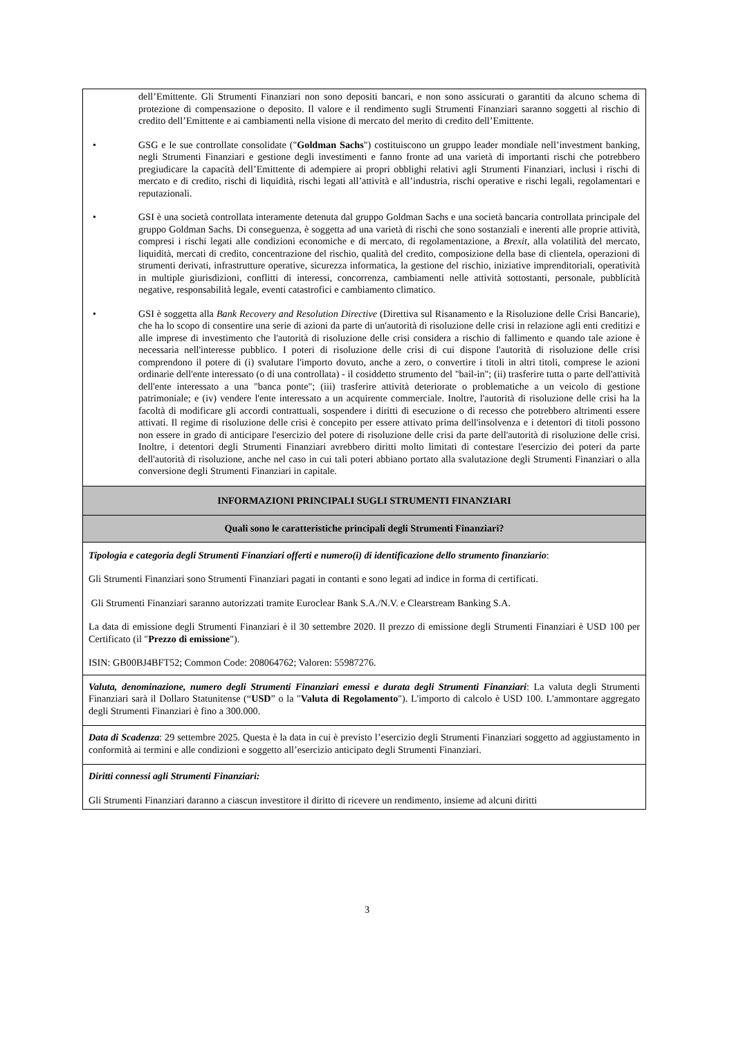| dell’Emittente. Gli Strumenti Finanziari non sono depositi bancari, e non sono assicurati o garantiti da alcuno schema di protezione di compensazione o deposito. Il valore e il rendimento sugli Strumenti Finanziari saranno soggetti al rischio di credito dell’Emittente e ai cambiamenti nella visione di mercato del merito di credito dell’Emittente. • GSG e le sue controllate consolidate (" Goldman Sachs ") costituiscono un gruppo leader mondiale nell’investment banking, negli Strumenti Finanziari e gestione degli investimenti e fanno fronte ad una varietà di importanti rischi che potrebbero pregiudicare la capacità dell’Emittente di adempiere ai propri obblighi relativi agli Strumenti Finanziari, inclusi i rischi di mercato e di credito, rischi di liquidità, rischi legati all’attività e all’industria, rischi operative e rischi legali, regolamentari e reputazionali. • GSI è una società controllata interamente detenuta dal gruppo Goldman Sachs e una società bancaria controllata principale del gruppo Goldman Sachs. Di conseguenza, è soggetta ad una varietà di rischi che sono sostanziali e inerenti alle proprie attività, compresi i rischi legati alle condizioni economiche e di mercato, di regolamentazione, a Brexit , alla volatilità del mercato, liquidità, mercati di credito, concentrazione del rischio, qualità del credito, composizione della base di clientela, operazioni di strumenti derivati, infrastrutture operative, sicurezza informatica, la gestione del rischio, iniziative imprenditoriali, operatività in multiple giurisdizioni, conflitti di interessi, concorrenza, cambiamenti nelle attività sottostanti, personale, pubblicità negative, responsabilità legale, eventi catastrofici e cambiamento climatico. • GSI è soggetta alla Bank Recovery and Resolution Directive (Direttiva sul Risanamento e la Risoluzione delle Crisi Bancarie), che ha lo scopo di consentire una serie di azioni da parte di un'autorità di risoluzione delle crisi in relazione agli enti creditizi e alle imprese di investimento che l'autorità di risoluzione delle crisi considera a rischio di fallimento e quando tale azione è necessaria nell'interesse pubblico. I poteri di risoluzione delle crisi di cui dispone l'autorità di risoluzione delle crisi comprendono il potere di (i) svalutare l'importo dovuto, anche a zero, o convertire i titoli in altri titoli, comprese le azioni ordinarie dell'ente interessato (o di una controllata) - il cosiddetto strumento del "bail-in"; (ii) trasferire tutta o parte dell'attività dell'ente interessato a una "banca ponte"; (iii) trasferire attività deteriorate o problematiche a un veicolo di gestione patrimoniale; e (iv) vendere l'ente interessato a un acquirente commerciale. Inoltre, l'autorità di risoluzione delle crisi ha la facoltà di modificare gli accordi contrattuali, sospendere i diritti di esecuzione o di recesso che potrebbero altrimenti essere attivati. Il regime di risoluzione delle crisi è concepito per essere attivato prima dell'insolvenza e i detentori di titoli possono non essere in grado di anticipare l'esercizio del potere di risoluzione delle crisi da parte dell'autorità di risoluzione delle crisi. Inoltre, i detentori degli Strumenti Finanziari avrebbero diritti molto limitati di contestare l'esercizio dei poteri da parte dell'autorità di risoluzione, anche nel caso in cui tali poteri abbiano portato alla svalutazione degli Strumenti Finanziari o alla conversione degli Strumenti Finanziari in capitale. |
| INFORMAZIONI PRINCIPALI SUGLI STRUMENTI FINANZIARI |
| Quali sono le caratteristiche principali degli Strumenti Finanziari? |
| Tipologia e categoria degli Strumenti Finanziari offerti e numero(i) di identificazione dello strumento finanziario : Gli Strumenti Finanziari sono Strumenti Finanziari pagati in contanti e sono legati ad indice in forma di certificati. Gli Strumenti Finanziari saranno autorizzati tramite Euroclear Bank S.A./N.V. e Clearstream Banking S.A. La data di emissione degli Strumenti Finanziari è il 30 settembre 2020. Il prezzo di emissione degli Strumenti Finanziari è USD 100 per Certificato (il " Prezzo di emissione "). ISIN: GB00BJ4BFT52; Common Code: 208064762; Valoren: 55987276. |
| Valuta, denominazione, numero degli Strumenti Finanziari emessi e durata degli Strumenti Finanziari : La valuta degli Strumenti Finanziari sarà il Dollaro Statunitense (“ USD ” o la " Valuta di Regolamento "). L'importo di calcolo è USD 100. L'ammontare aggregato degli Strumenti Finanziari è fino a 300.000. |
| Data di Scadenza : 29 settembre 2025. Questa è la data in cui è previsto l’esercizio degli Strumenti Finanziari soggetto ad aggiustamento in conformità ai termini e alle condizioni e soggetto all’esercizio anticipato degli Strumenti Finanziari. |
| Diritti connessi agli Strumenti Finanziari: Gli Strumenti Finanziari daranno a ciascun investitore il diritto di ricevere un rendimento, insieme ad alcuni diritti |
3